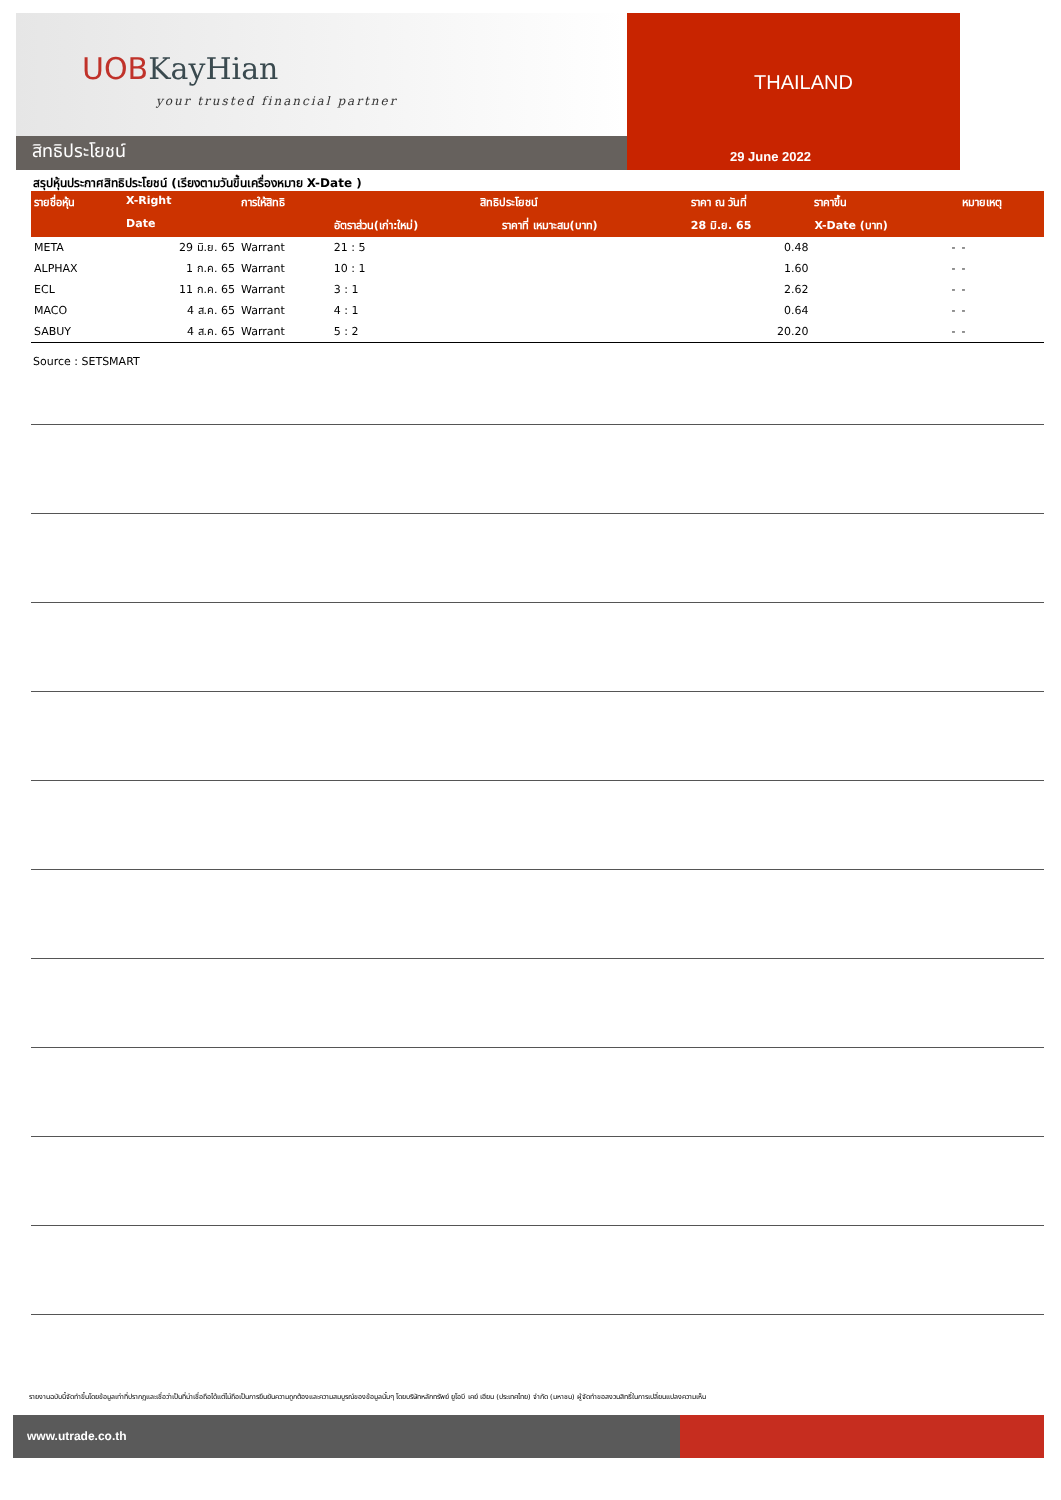UOBKayHian
your trusted financial partner
สิทธิประโยชน์
THAILAND
29 June 2022
สรุปหุ้นประกาศสิทธิประโยชน์ (เรียงตามวันขึ้นเครื่องหมาย X-Date )
| รายชื่อหุ้น | X-Right | การให้สิทธิ | สิทธิประโยชน์ | | ราคา ณ วันที่ | ราคาขึ้น | หมายเหตุ |
| --- | --- | --- | --- | --- | --- | --- | --- |
| | Date | | อัตราส่วน(เก่า:ใหม่) | ราคาที่ เหมาะสม(บาท) | 28 มิ.ย. 65 | X-Date (บาท) | |
| META | 29 มิ.ย. 65 | Warrant | 21 : 5 | | 0.48 | - | - |
| ALPHAX | 1 ก.ค. 65 | Warrant | 10 : 1 | | 1.60 | - | - |
| ECL | 11 ก.ค. 65 | Warrant | 3 : 1 | | 2.62 | - | - |
| MACO | 4 ส.ค. 65 | Warrant | 4 : 1 | | 0.64 | - | - |
| SABUY | 4 ส.ค. 65 | Warrant | 5 : 2 | | 20.20 | - | - |
Source : SETSMART
รายงานฉบับนี้จัดทำขึ้นโดยข้อมูลเท่าที่ปรากฏและเชื่อว่าเป็นที่น่าเชื่อถือได้แต่ไม่ถือเป็นการยืนยันความถูกต้องและความสมบูรณ์ของข้อมูลนั้นๆ โดยบริษัทหลักทรัพย์ ยูโอบี เคย์ เฮียน (ประเทศไทย) จำกัด (มหาชน) ผู้จัดทำขอสงวนสิทธิ์ในการเปลี่ยนแปลงความเห็น
www.utrade.co.th